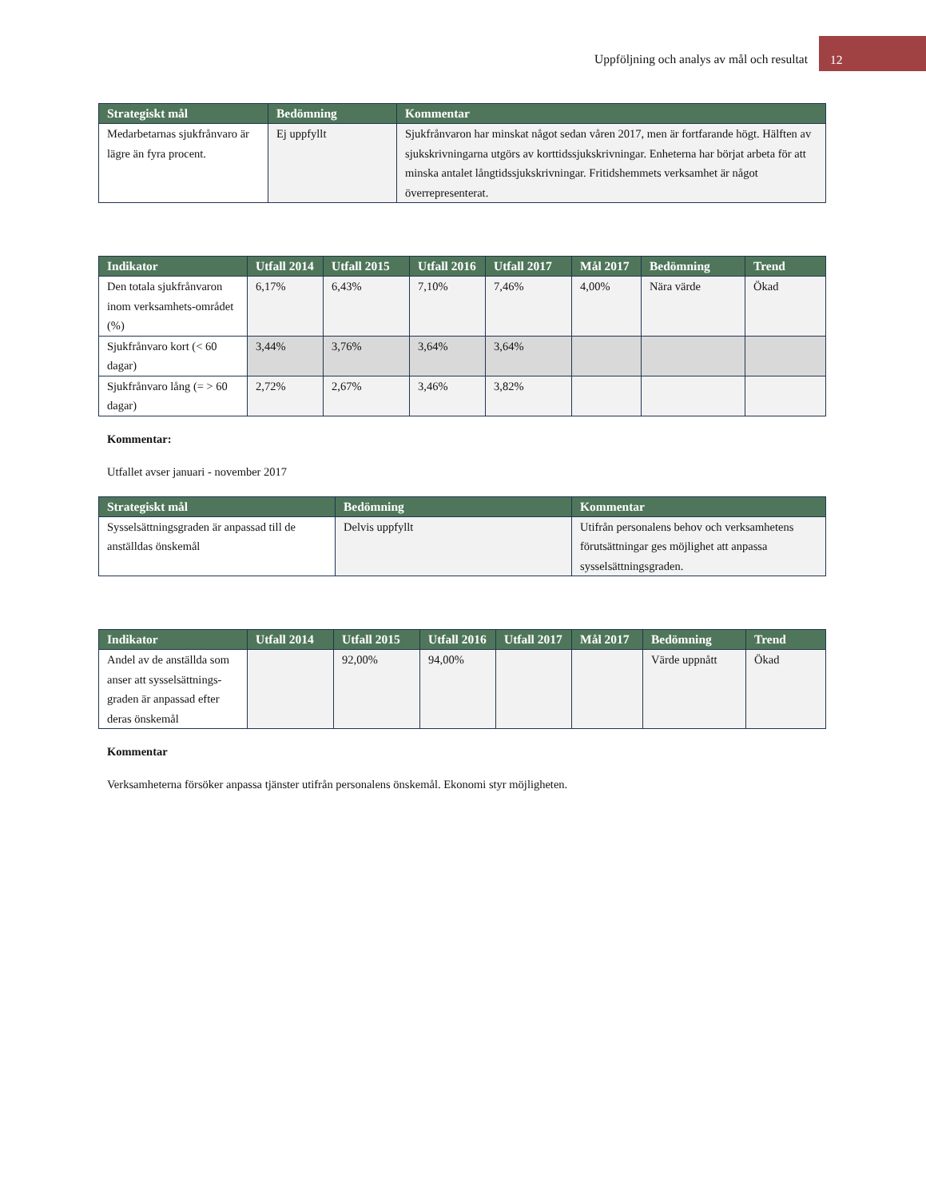Uppföljning och analys av mål och resultat 12
| Strategiskt mål | Bedömning | Kommentar |
| --- | --- | --- |
| Medarbetarnas sjukfrånvaro är lägre än fyra procent. | Ej uppfyllt | Sjukfrånvaron har minskat något sedan våren 2017, men är fortfarande högt. Hälften av sjukskrivningarna utgörs av korttidssjukskrivningar. Enheterna har börjat arbeta för att minska antalet långtidssjukskrivningar. Fritidshemmets verksamhet är något överrepresenterat. |
| Indikator | Utfall 2014 | Utfall 2015 | Utfall 2016 | Utfall 2017 | Mål 2017 | Bedömning | Trend |
| --- | --- | --- | --- | --- | --- | --- | --- |
| Den totala sjukfrånvaron inom verksamhets-området (%) | 6,17% | 6,43% | 7,10% | 7,46% | 4,00% | Nära värde | Ökad |
| Sjukfrånvaro kort (< 60 dagar) | 3,44% | 3,76% | 3,64% | 3,64% | | | |
| Sjukfrånvaro lång (= > 60 dagar) | 2,72% | 2,67% | 3,46% | 3,82% | | | |
Kommentar:
Utfallet avser januari - november 2017
| Strategiskt mål | Bedömning | Kommentar |
| --- | --- | --- |
| Sysselsättningsgraden är anpassad till de anställdas önskemål | Delvis uppfyllt | Utifrån personalens behov och verksamhetens förutsättningar ges möjlighet att anpassa sysselsättningsgraden. |
| Indikator | Utfall 2014 | Utfall 2015 | Utfall 2016 | Utfall 2017 | Mål 2017 | Bedömning | Trend |
| --- | --- | --- | --- | --- | --- | --- | --- |
| Andel av de anställda som anser att sysselsättnings-graden är anpassad efter deras önskemål | | 92,00% | 94,00% | | | Värde uppnått | Ökad |
Kommentar
Verksamheterna försöker anpassa tjänster utifrån personalens önskemål. Ekonomi styr möjligheten.